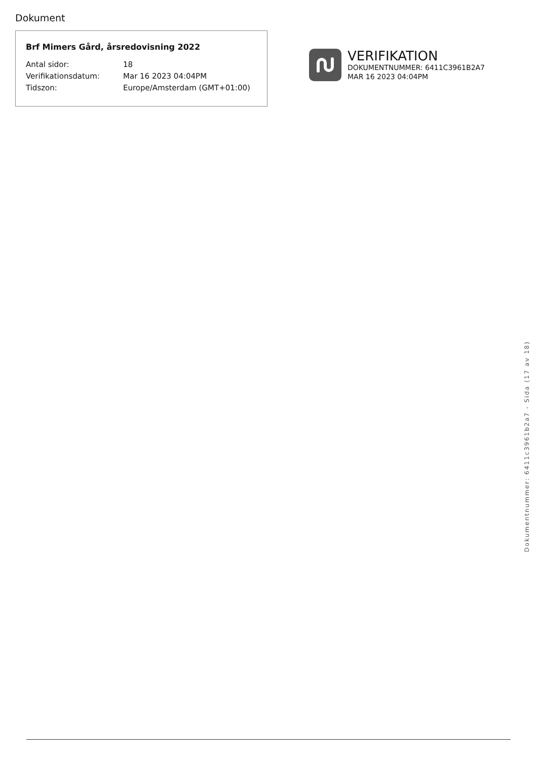Dokument
Brf Mimers Gård, årsredovisning 2022
Antal sidor: 18
Verifikationsdatum: Mar 16 2023 04:04PM
Tidszon: Europe/Amsterdam (GMT+01:00)
VERIFIKATION
DOKUMENTNUMMER: 6411C3961B2A7
MAR 16 2023 04:04PM
Dokumentnummer: 6411c3961b2a7 - Sida (17 av 18)